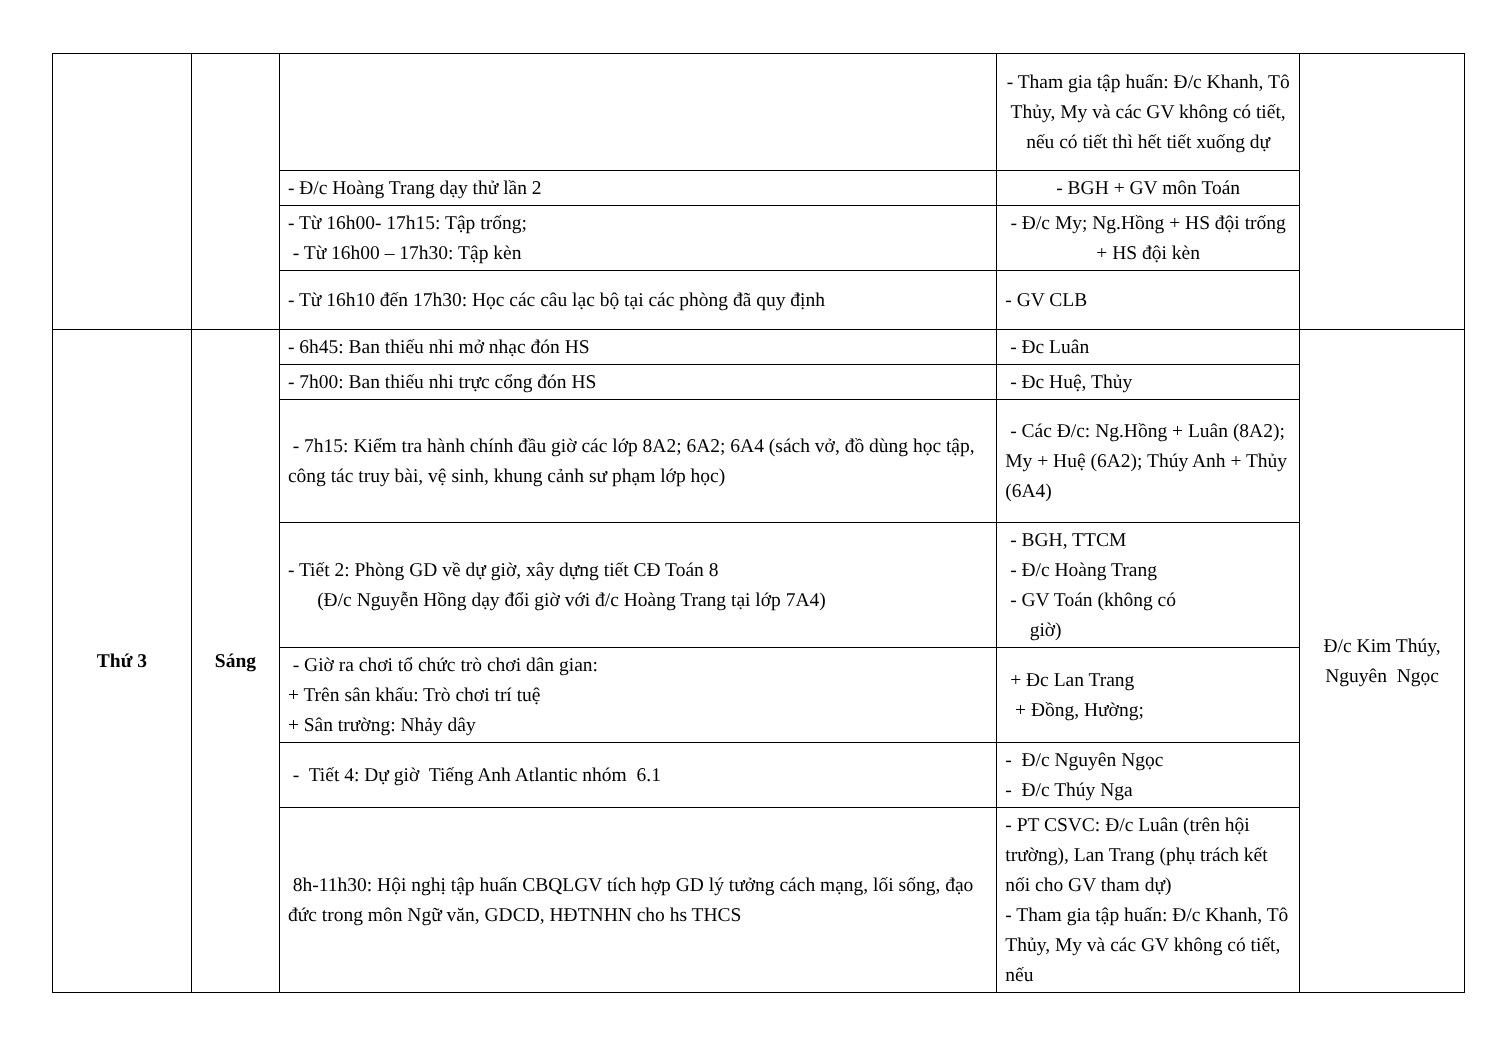| | | | - Tham gia tập huấn: Đ/c Khanh, Tô Thủy, My và các GV không có tiết, nếu có tiết thì hết tiết xuống dự | |
| | | - Đ/c Hoàng Trang dạy thử lần 2 | - BGH + GV môn Toán | |
| | | - Từ 16h00- 17h15: Tập trống; - Từ 16h00 – 17h30: Tập kèn | - Đ/c My; Ng.Hồng + HS đội trống + HS đội kèn | |
| | | - Từ 16h10 đến 17h30: Học các câu lạc bộ tại các phòng đã quy định | - GV CLB | |
| Thứ 3 | Sáng | - 6h45: Ban thiếu nhi mở nhạc đón HS | - Đc Luân | Đ/c Kim Thúy, Nguyên Ngọc |
| | | - 7h00: Ban thiếu nhi trực cổng đón HS | - Đc Huệ, Thủy | |
| | | - 7h15: Kiểm tra hành chính đầu giờ các lớp 8A2; 6A2; 6A4 (sách vở, đồ dùng học tập, công tác truy bài, vệ sinh, khung cảnh sư phạm lớp học) | - Các Đ/c: Ng.Hồng + Luân (8A2); My + Huệ (6A2); Thúy Anh + Thủy (6A4) | |
| | | - Tiết 2: Phòng GD về dự giờ, xây dựng tiết CĐ Toán 8 (Đ/c Nguyễn Hồng dạy đổi giờ với đ/c Hoàng Trang tại lớp 7A4) | - BGH, TTCM - Đ/c Hoàng Trang - GV Toán (không có giờ) | |
| | | - Giờ ra chơi tổ chức trò chơi dân gian: + Trên sân khấu: Trò chơi trí tuệ + Sân trường: Nhảy dây | + Đc Lan Trang + Đồng, Hường; | |
| | | - Tiết 4: Dự giờ Tiếng Anh Atlantic nhóm 6.1 | - Đ/c Nguyên Ngọc - Đ/c Thúy Nga | |
| | | 8h-11h30: Hội nghị tập huấn CBQLGV tích hợp GD lý tưởng cách mạng, lối sống, đạo đức trong môn Ngữ văn, GDCD, HĐTNHN cho hs THCS | - PT CSVC: Đ/c Luân (trên hội trường), Lan Trang (phụ trách kết nối cho GV tham dự) - Tham gia tập huấn: Đ/c Khanh, Tô Thủy, My và các GV không có tiết, nếu | |